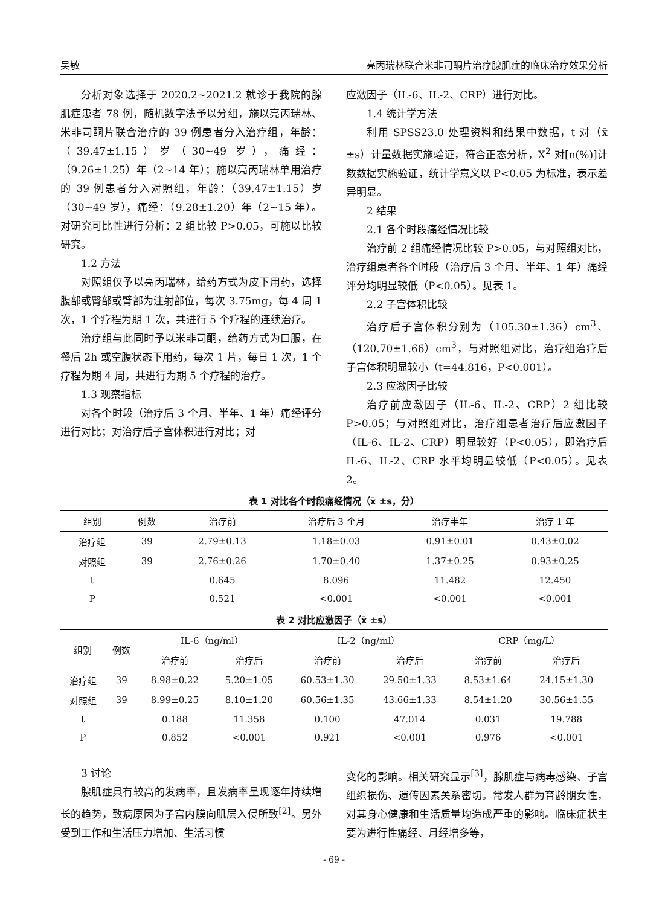吴敏 亮丙瑞林联合米非司酮片治疗腺肌症的临床治疗效果分析
分析对象选择于 2020.2~2021.2 就诊于我院的腺肌症患者 78 例，随机数字法予以分组，施以亮丙瑞林、米非司酮片联合治疗的 39 例患者分入治疗组，年龄：（39.47±1.15）岁（30~49 岁），痛经：（9.26±1.25）年（2~14 年）；施以亮丙瑞林单用治疗的 39 例患者分入对照组，年龄：（39.47±1.15）岁（30~49 岁），痛经：（9.28±1.20）年（2~15 年）。对研究可比性进行分析：2 组比较 P>0.05，可施以比较研究。
1.2 方法
对照组仅予以亮丙瑞林，给药方式为皮下用药，选择腹部或臀部或臂部为注射部位，每次 3.75mg，每 4 周 1 次，1 个疗程为期 1 次，共进行 5 个疗程的连续治疗。
治疗组与此同时予以米非司酮，给药方式为口服，在餐后 2h 或空腹状态下用药，每次 1 片，每日 1 次，1 个疗程为期 4 周，共进行为期 5 个疗程的治疗。
1.3 观察指标
对各个时段（治疗后 3 个月、半年、1 年）痛经评分进行对比；对治疗后子宫体积进行对比；对
应激因子（IL-6、IL-2、CRP）进行对比。
1.4 统计学方法
利用 SPSS23.0 处理资料和结果中数据，t 对（x̄ ±s）计量数据实施验证，符合正态分析，X<sup>2</sup> 对[n(%)]计数数据实施验证，统计学意义以 P<0.05 为标准，表示差异明显。
2 结果
2.1 各个时段痛经情况比较
治疗前 2 组痛经情况比较 P>0.05，与对照组对比，治疗组患者各个时段（治疗后 3 个月、半年、1 年）痛经评分均明显较低（P<0.05）。见表 1。
2.2 子宫体积比较
治疗后子宫体积分别为（105.30±1.36）cm<sup>3</sup>、（120.70±1.66）cm<sup>3</sup>，与对照组对比，治疗组治疗后子宫体积明显较小（t=44.816，P<0.001）。
2.3 应激因子比较
治疗前应激因子（IL-6、IL-2、CRP）2 组比较 P>0.05；与对照组对比，治疗组患者治疗后应激因子（IL-6、IL-2、CRP）明显较好（P<0.05），即治疗后 IL-6、IL-2、CRP 水平均明显较低（P<0.05）。见表 2。
表 1 对比各个时段痛经情况（x̄ ±s，分）
| 组别 | 例数 | 治疗前 | 治疗后 3 个月 | 治疗半年 | 治疗 1 年 |
| --- | --- | --- | --- | --- | --- |
| 治疗组 | 39 | 2.79±0.13 | 1.18±0.03 | 0.91±0.01 | 0.43±0.02 |
| 对照组 | 39 | 2.76±0.26 | 1.70±0.40 | 1.37±0.25 | 0.93±0.25 |
| t | | 0.645 | 8.096 | 11.482 | 12.450 |
| P | | 0.521 | <0.001 | <0.001 | <0.001 |
表 2 对比应激因子（x̄ ±s）
| 组别 | 例数 | IL-6（ng/ml） | | IL-2（ng/ml） | | CRP（mg/L） | |
| --- | --- | --- | --- | --- | --- | --- | --- |
| | | 治疗前 | 治疗后 | 治疗前 | 治疗后 | 治疗前 | 治疗后 |
| 治疗组 | 39 | 8.98±0.22 | 5.20±1.05 | 60.53±1.30 | 29.50±1.33 | 8.53±1.64 | 24.15±1.30 |
| 对照组 | 39 | 8.99±0.25 | 8.10±1.20 | 60.56±1.35 | 43.66±1.33 | 8.54±1.20 | 30.56±1.55 |
| t | | 0.188 | 11.358 | 0.100 | 47.014 | 0.031 | 19.788 |
| P | | 0.852 | <0.001 | 0.921 | <0.001 | 0.976 | <0.001 |
3 讨论
腺肌症具有较高的发病率，且发病率呈现逐年持续增长的趋势，致病原因为子宫内膜向肌层入侵所致<sup>[2]</sup>。另外受到工作和生活压力增加、生活习惯
变化的影响。相关研究显示<sup>[3]</sup>，腺肌症与病毒感染、子宫组织损伤、遗传因素关系密切。常发人群为育龄期女性，对其身心健康和生活质量均造成严重的影响。临床症状主要为进行性痛经、月经增多等，
- 69 -